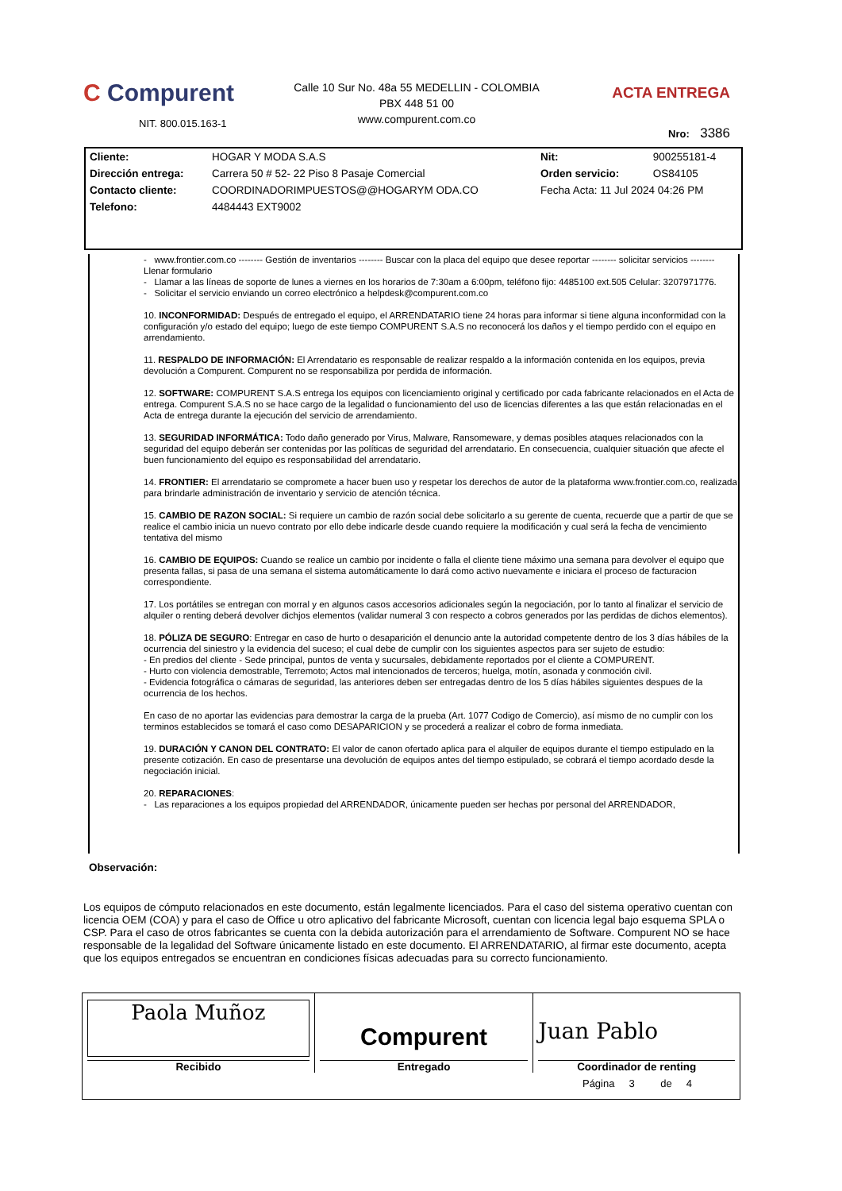C Compurent
NIT. 800.015.163-1
Calle 10 Sur No. 48a 55 MEDELLIN - COLOMBIA
PBX 448 51 00
www.compurent.com.co
ACTA ENTREGA
Nro: 3386
| Cliente: | HOGAR Y MODA S.A.S | Nit: | 900255181-4 |
| Dirección entrega: | Carrera 50 # 52- 22 Piso 8 Pasaje Comercial | Orden servicio: | OS84105 |
| Contacto cliente: | COORDINADORIMPUESTOS@@HOGARYM ODA.CO | Fecha Acta: 11 Jul 2024 04:26 PM | |
| Telefono: | 4484443 EXT9002 | | |
- www.frontier.com.co -------- Gestión de inventarios -------- Buscar con la placa del equipo que desee reportar -------- solicitar servicios -------- Llenar formulario
- Llamar a las líneas de soporte de lunes a viernes en los horarios de 7:30am a 6:00pm, teléfono fijo: 4485100 ext.505 Celular: 3207971776.
- Solicitar el servicio enviando un correo electrónico a helpdesk@compurent.com.co
10. INCONFORMIDAD: Después de entregado el equipo, el ARRENDATARIO tiene 24 horas para informar si tiene alguna inconformidad con la configuración y/o estado del equipo; luego de este tiempo COMPURENT S.A.S no reconocerá los daños y el tiempo perdido con el equipo en arrendamiento.
11. RESPALDO DE INFORMACIÓN: El Arrendatario es responsable de realizar respaldo a la información contenida en los equipos, previa devolución a Compurent. Compurent no se responsabiliza por perdida de información.
12. SOFTWARE: COMPURENT S.A.S entrega los equipos con licenciamiento original y certificado por cada fabricante relacionados en el Acta de entrega. Compurent S.A.S no se hace cargo de la legalidad o funcionamiento del uso de licencias diferentes a las que están relacionadas en el Acta de entrega durante la ejecución del servicio de arrendamiento.
13. SEGURIDAD INFORMÁTICA: Todo daño generado por Virus, Malware, Ransomeware, y demas posibles ataques relacionados con la seguridad del equipo deberán ser contenidas por las políticas de seguridad del arrendatario. En consecuencia, cualquier situación que afecte el buen funcionamiento del equipo es responsabilidad del arrendatario.
14. FRONTIER: El arrendatario se compromete a hacer buen uso y respetar los derechos de autor de la plataforma www.frontier.com.co, realizada para brindarle administración de inventario y servicio de atención técnica.
15. CAMBIO DE RAZON SOCIAL: Si requiere un cambio de razón social debe solicitarlo a su gerente de cuenta, recuerde que a partir de que se realice el cambio inicia un nuevo contrato por ello debe indicarle desde cuando requiere la modificación y cual será la fecha de vencimiento tentativa del mismo
16. CAMBIO DE EQUIPOS: Cuando se realice un cambio por incidente o falla el cliente tiene máximo una semana para devolver el equipo que presenta fallas, si pasa de una semana el sistema automáticamente lo dará como activo nuevamente e iniciara el proceso de facturacion correspondiente.
17. Los portátiles se entregan con morral y en algunos casos accesorios adicionales según la negociación, por lo tanto al finalizar el servicio de alquiler o renting deberá devolver dichjos elementos (validar numeral 3 con respecto a cobros generados por las perdidas de dichos elementos).
18. PÓLIZA DE SEGURO: Entregar en caso de hurto o desaparición el denuncio ante la autoridad competente dentro de los 3 días hábiles de la ocurrencia del siniestro y la evidencia del suceso; el cual debe de cumplir con los siguientes aspectos para ser sujeto de estudio:
- En predios del cliente - Sede principal, puntos de venta y sucursales, debidamente reportados por el cliente a COMPURENT.
- Hurto con violencia demostrable, Terremoto; Actos mal intencionados de terceros; huelga, motín, asonada y conmoción civil.
- Evidencia fotográfica o cámaras de seguridad, las anteriores deben ser entregadas dentro de los 5 días hábiles siguientes despues de la ocurrencia de los hechos.
En caso de no aportar las evidencias para demostrar la carga de la prueba (Art. 1077 Codigo de Comercio), así mismo de no cumplir con los terminos establecidos se tomará el caso como DESAPARICION y se procederá a realizar el cobro de forma inmediata.
19. DURACIÓN Y CANON DEL CONTRATO: El valor de canon ofertado aplica para el alquiler de equipos durante el tiempo estipulado en la presente cotización. En caso de presentarse una devolución de equipos antes del tiempo estipulado, se cobrará el tiempo acordado desde la negociación inicial.
20. REPARACIONES:
- Las reparaciones a los equipos propiedad del ARRENDADOR, únicamente pueden ser hechas por personal del ARRENDADOR,
Observación:
Los equipos de cómputo relacionados en este documento, están legalmente licenciados. Para el caso del sistema operativo cuentan con licencia OEM (COA) y para el caso de Office u otro aplicativo del fabricante Microsoft, cuentan con licencia legal bajo esquema SPLA o CSP. Para el caso de otros fabricantes se cuenta con la debida autorización para el arrendamiento de Software. Compurent NO se hace responsable de la legalidad del Software únicamente listado en este documento. El ARRENDATARIO, al firmar este documento, acepta que los equipos entregados se encuentran en condiciones físicas adecuadas para su correcto funcionamiento.
| Paola Muñoz Recibido | Compurent Entregado | Juan Pablo Coordinador de renting |
Página 3 de 4